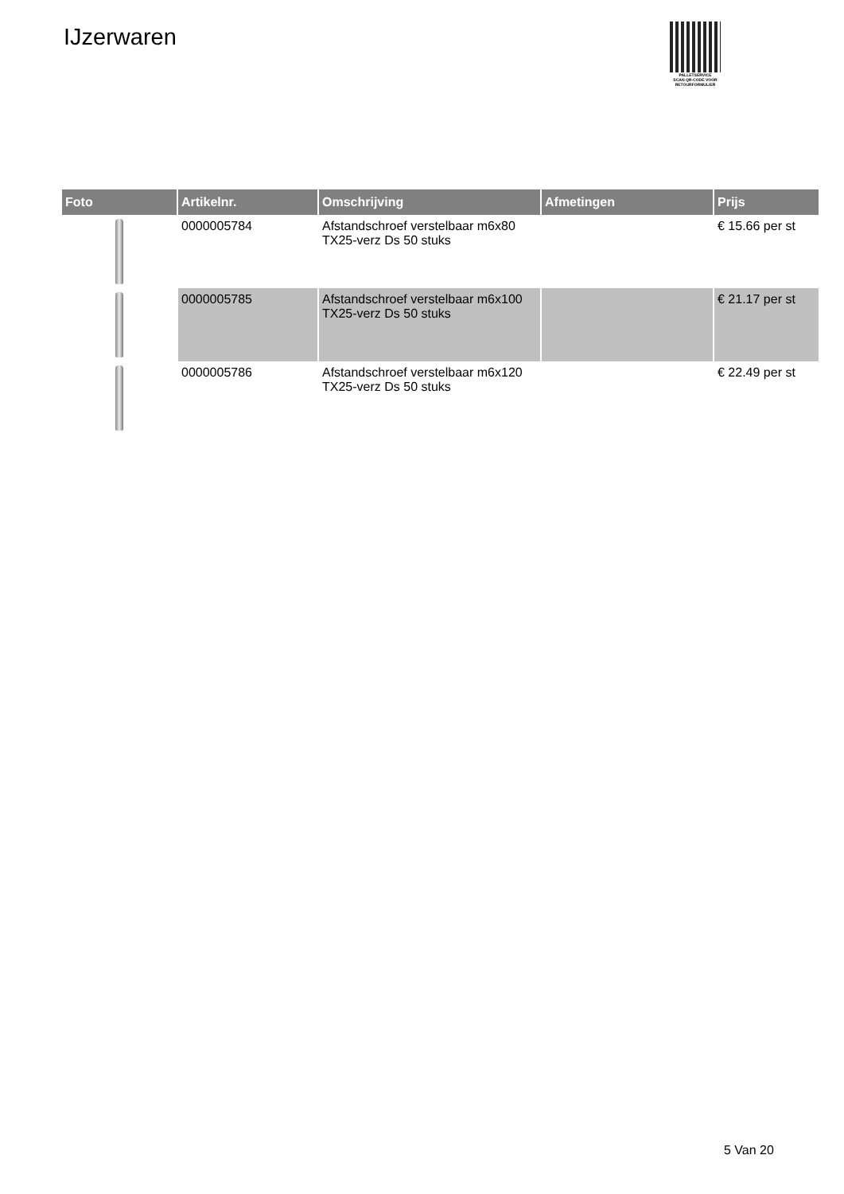IJzerwaren
PALLETSERVICE
SCAN QR-CODE VOOR RETOURFORMULIER
| Foto | Artikelnr. | Omschrijving | Afmetingen | Prijs |
| --- | --- | --- | --- | --- |
| | 0000005784 | Afstandschroef verstelbaar m6x80 TX25-verz Ds 50 stuks | | € 15.66 per st |
| | 0000005785 | Afstandschroef verstelbaar m6x100 TX25-verz Ds 50 stuks | | € 21.17 per st |
| | 0000005786 | Afstandschroef verstelbaar m6x120 TX25-verz Ds 50 stuks | | € 22.49 per st |
5 Van 20